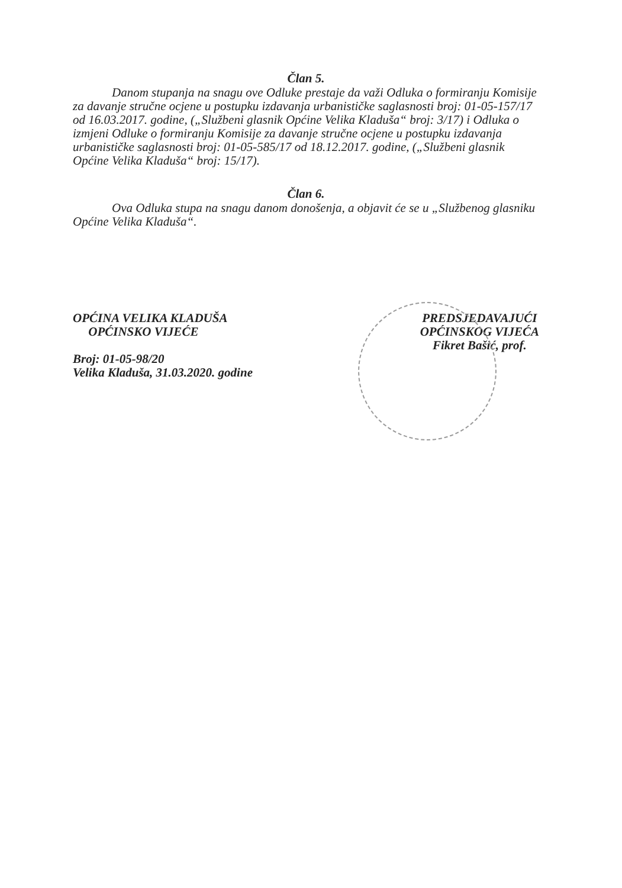Član 5.
Danom stupanja na snagu ove Odluke prestaje da važi Odluka o formiranju Komisije za davanje stručne ocjene u postupku izdavanja urbanističke saglasnosti broj: 01-05-157/17 od 16.03.2017. godine, („Službeni glasnik Općine Velika Kladuša“ broj: 3/17) i Odluka o izmjeni Odluke o formiranju Komisije za davanje stručne ocjene u postupku izdavanja urbanističke saglasnosti broj: 01-05-585/17 od 18.12.2017. godine, („Službeni glasnik Općine Velika Kladuša“ broj: 15/17).
Član 6.
Ova Odluka stupa na snagu danom donošenja, a objavit će se u „Službenog glasniku Općine Velika Kladuša“.
OPĆINA VELIKA KLADUŠA
OPĆINSKO VIJEĆE
Broj: 01-05-98/20
Velika Kladuša, 31.03.2020. godine
PREDSJEDAVAJUĆI
OPĆINSKOG VIJEĆA
Fikret Bašić, prof.